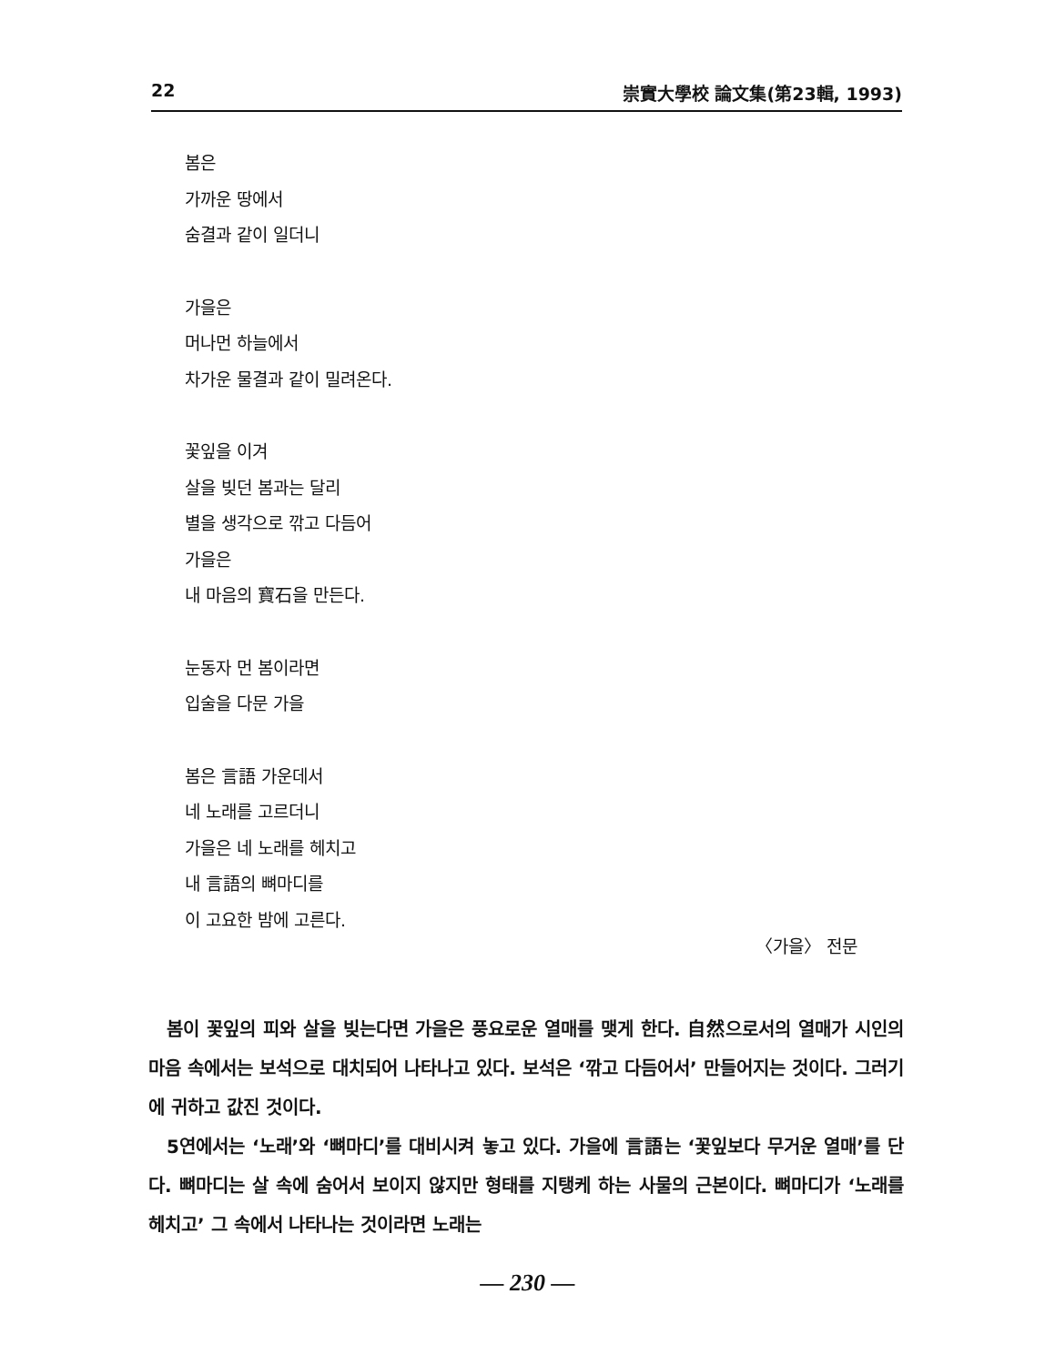22 崇實大學校 論文集(第23輯, 1993)
봄은
가까운 땅에서
숨결과 같이 일더니
가을은
머나먼 하늘에서
차가운 물결과 같이 밀려온다.
꽃잎을 이겨
살을 빚던 봄과는 달리
별을 생각으로 깎고 다듬어
가을은
내 마음의 寶石을 만든다.
눈동자 먼 봄이라면
입술을 다문 가을
봄은 言語 가운데서
네 노래를 고르더니
가을은 네 노래를 헤치고
내 言語의 뼈마디를
이 고요한 밤에 고른다.
〈가을〉 전문
봄이 꽃잎의 피와 살을 빚는다면 가을은 풍요로운 열매를 맺게 한다. 自然으로서의 열매가 시인의 마음 속에서는 보석으로 대치되어 나타나고 있다. 보석은 ‘깎고 다듬어서’ 만들어지는 것이다. 그러기에 귀하고 값진 것이다.
5연에서는 ‘노래’와 ‘뼈마디’를 대비시켜 놓고 있다. 가을에 言語는 ‘꽃잎보다 무거운 열매’를 단다. 뼈마디는 살 속에 숨어서 보이지 않지만 형태를 지탱케 하는 사물의 근본이다. 뼈마디가 ‘노래를 헤치고’ 그 속에서 나타나는 것이라면 노래는
— 230 —